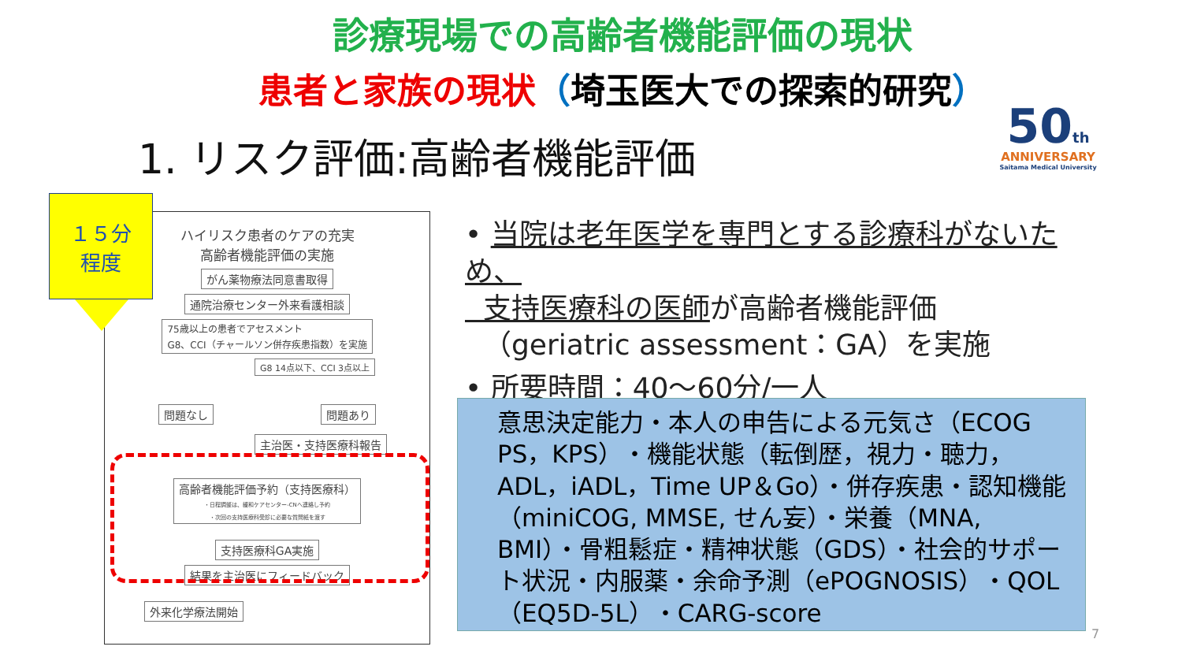診療現場での高齢者機能評価の現状
患者と家族の現状（埼玉医大での探索的研究）
1. リスク評価:高齢者機能評価
50th
ANNIVERSARY
Saitama Medical University
ハイリスク患者のケアの充実
高齢者機能評価の実施
がん薬物療法同意書取得
通院治療センター外来看護相談
75歳以上の患者でアセスメント
G8、CCI（チャールソン併存疾患指数）を実施
G8 14点以下、CCI 3点以上
問題なし 問題あり
主治医・支持医療科報告
高齢者機能評価予約（支持医療科）
・日程調整は、緩和ケアセンター-CNへ連絡し予約
・次回の支持医療科受診に必要な質問紙を渡す
支持医療科GA実施
結果を主治医にフィードバック
外来化学療法開始
１５分
程度
• 当院は老年医学を専門とする診療科がないため、
支持医療科の医師が高齢者機能評価
（geriatric assessment：GA）を実施
• 所要時間：40～60分/一人
意思決定能力・本人の申告による元気さ（ECOG PS，KPS）・機能状態（転倒歴，視力・聴力，ADL，iADL，Time UP＆Go）・併存疾患・認知機能（miniCOG, MMSE, せん妄）・栄養（MNA, BMI）・骨粗鬆症・精神状態（GDS）・社会的サポート状況・内服薬・余命予測（ePOGNOSIS）・QOL（EQ5D-5L）・CARG-score
7